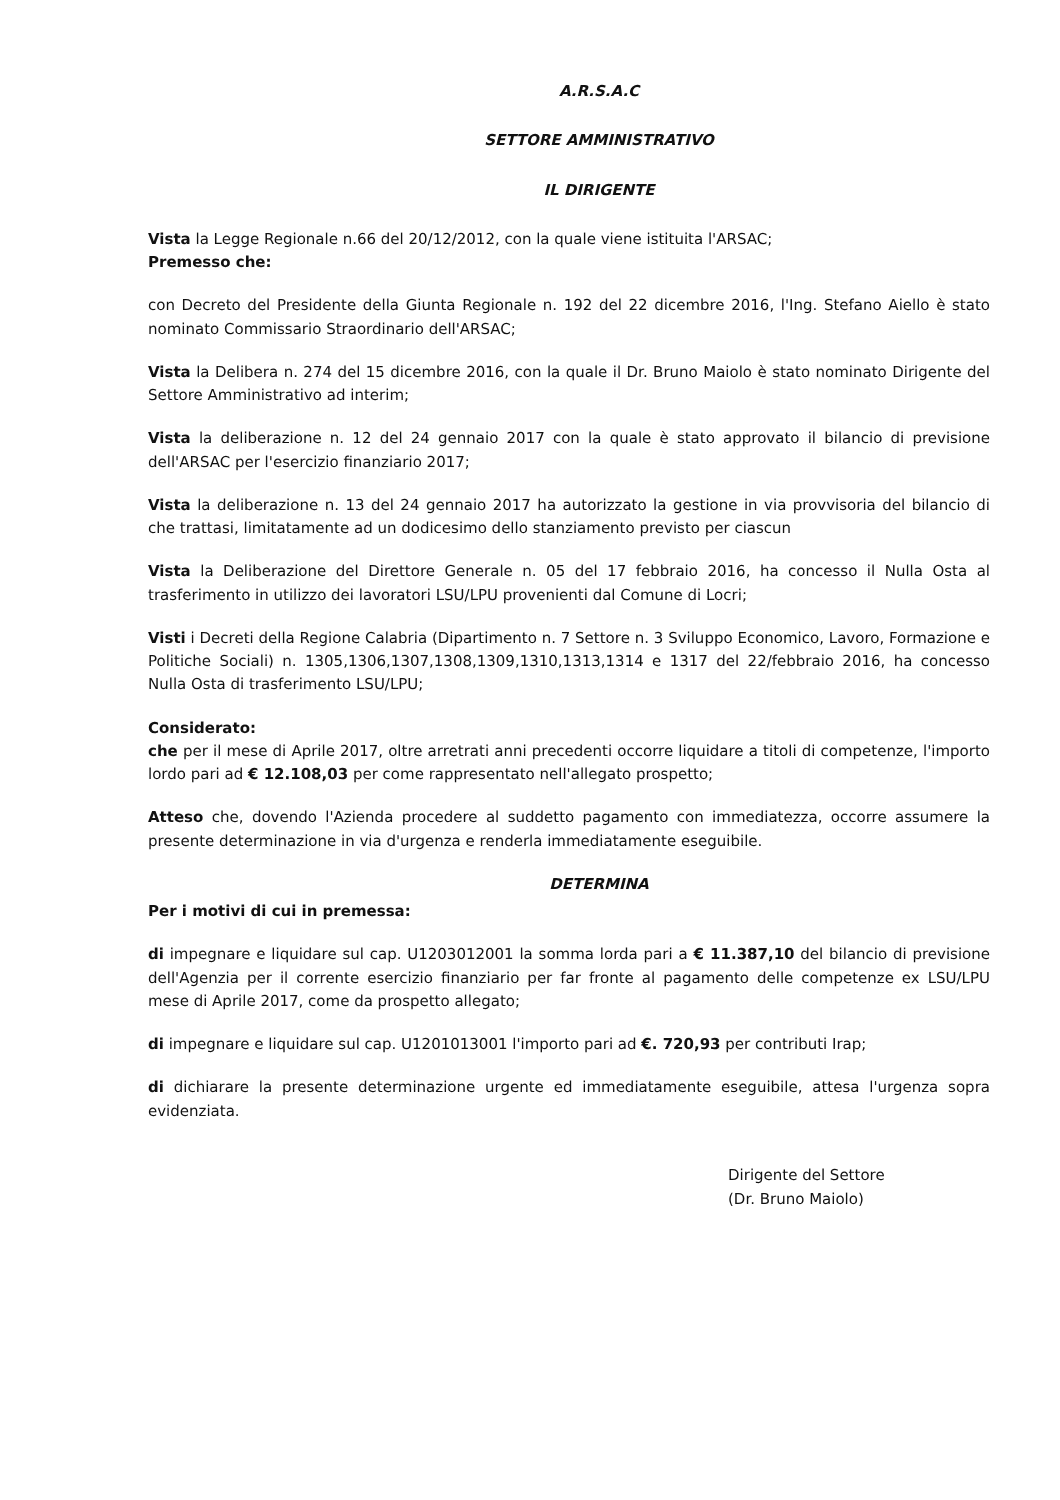A.R.S.A.C
SETTORE AMMINISTRATIVO
IL DIRIGENTE
Vista la Legge Regionale n.66 del 20/12/2012, con la quale viene istituita l'ARSAC;
Premesso che:
con Decreto del Presidente della Giunta Regionale n. 192 del 22 dicembre 2016, l'Ing. Stefano Aiello è stato nominato Commissario Straordinario dell'ARSAC;
Vista la Delibera n. 274 del 15 dicembre 2016, con la quale il Dr. Bruno Maiolo è stato nominato Dirigente del Settore Amministrativo ad interim;
Vista la deliberazione n. 12 del 24 gennaio 2017 con la quale è stato approvato il bilancio di previsione dell'ARSAC per l'esercizio finanziario 2017;
Vista la deliberazione n. 13 del 24 gennaio 2017 ha autorizzato la gestione in via provvisoria del bilancio di che trattasi, limitatamente ad un dodicesimo dello stanziamento previsto per ciascun
Vista la Deliberazione del Direttore Generale n. 05 del 17 febbraio 2016, ha concesso il Nulla Osta al trasferimento in utilizzo dei lavoratori LSU/LPU provenienti dal Comune di Locri;
Visti i Decreti della Regione Calabria (Dipartimento n. 7 Settore n. 3 Sviluppo Economico, Lavoro, Formazione e Politiche Sociali) n. 1305,1306,1307,1308,1309,1310,1313,1314 e 1317 del 22/febbraio 2016, ha concesso Nulla Osta di trasferimento LSU/LPU;
Considerato:
che per il mese di Aprile 2017, oltre arretrati anni precedenti occorre liquidare a titoli di competenze, l'importo lordo pari ad € 12.108,03 per come rappresentato nell'allegato prospetto;
Atteso che, dovendo l'Azienda procedere al suddetto pagamento con immediatezza, occorre assumere la presente determinazione in via d'urgenza e renderla immediatamente eseguibile.
DETERMINA
Per i motivi di cui in premessa:
di impegnare e liquidare sul cap. U1203012001 la somma lorda pari a € 11.387,10 del bilancio di previsione dell'Agenzia per il corrente esercizio finanziario per far fronte al pagamento delle competenze ex LSU/LPU mese di Aprile 2017, come da prospetto allegato;
di impegnare e liquidare sul cap. U1201013001 l'importo pari ad €. 720,93 per contributi Irap;
di dichiarare la presente determinazione urgente ed immediatamente eseguibile, attesa l'urgenza sopra evidenziata.
Dirigente del Settore
(Dr. Bruno Maiolo)